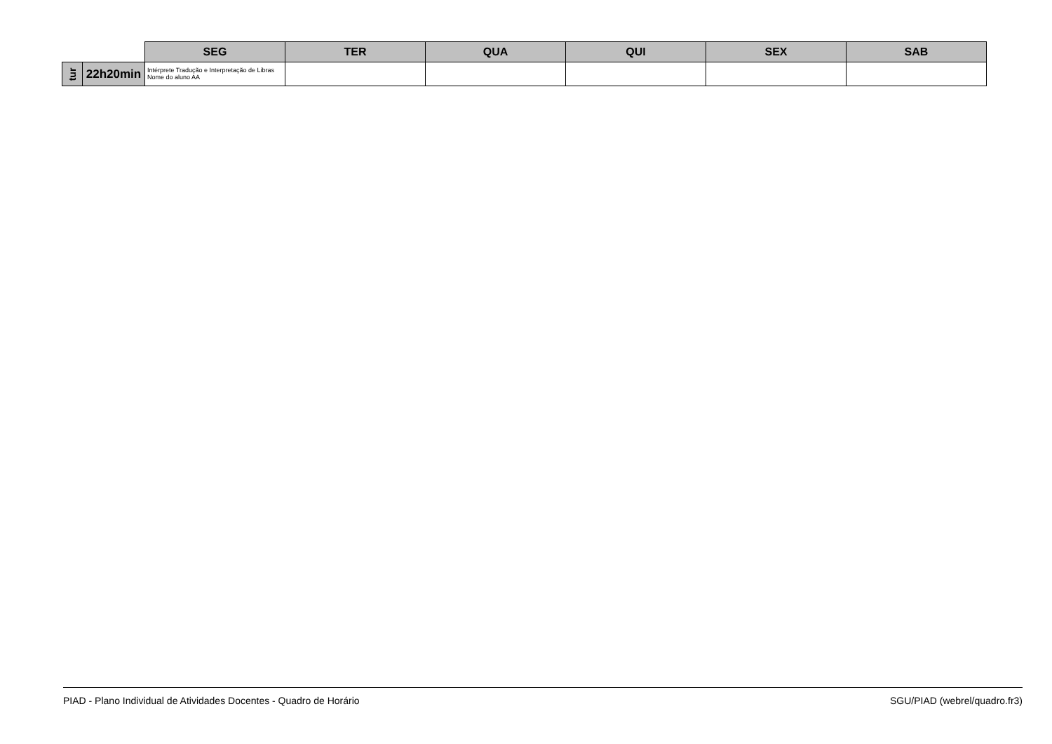| | | SEG | TER | QUA | QUI | SEX | SAB |
| tur | 22h20min | Intérprete Tradução e Interpretação de Libras Nome do aluno AA | | | | | |
PIAD - Plano Individual de Atividades Docentes - Quadro de Horário SGU/PIAD (webrel/quadro.fr3)